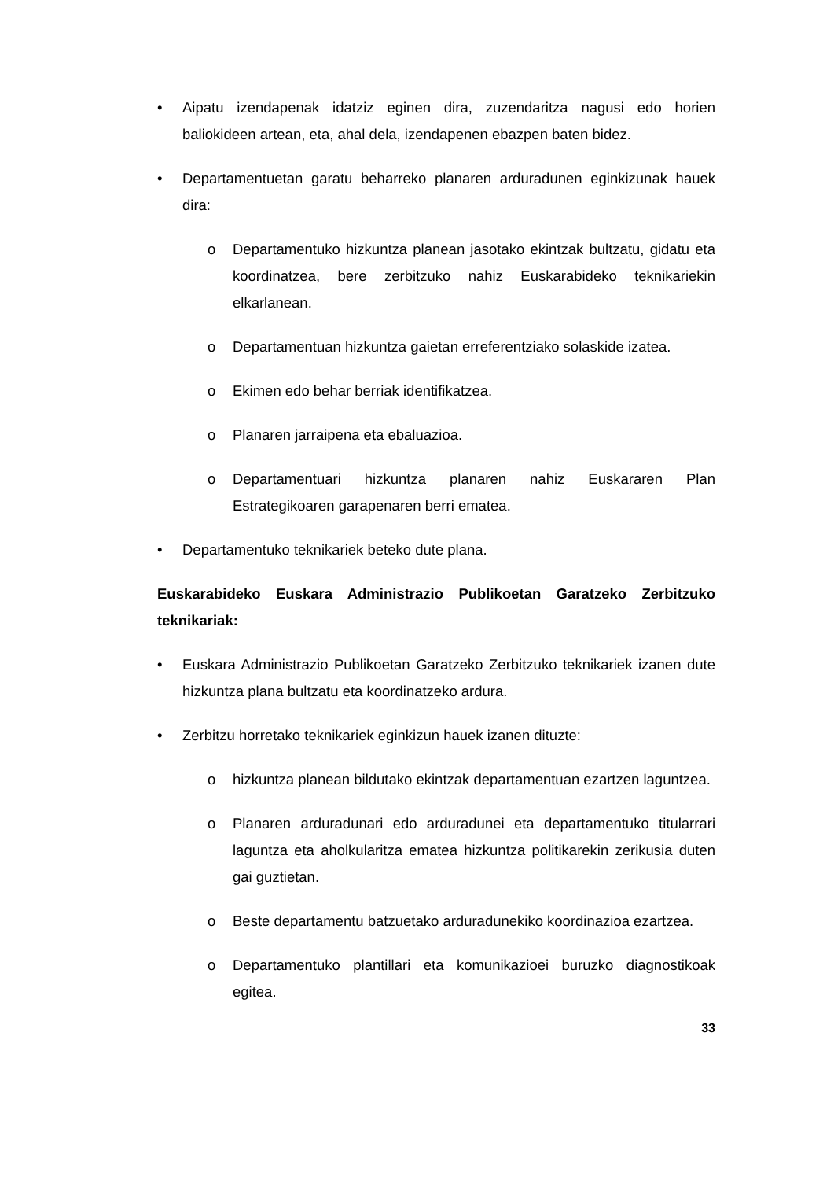• Aipatu izendapenak idatziz eginen dira, zuzendaritza nagusi edo horien baliokideen artean, eta, ahal dela, izendapenen ebazpen baten bidez.
• Departamentuetan garatu beharreko planaren arduradunen eginkizunak hauek dira:
o Departamentuko hizkuntza planean jasotako ekintzak bultzatu, gidatu eta koordinatzea, bere zerbitzuko nahiz Euskarabideko teknikariekin elkarlanean.
o Departamentuan hizkuntza gaietan erreferentziako solaskide izatea.
o Ekimen edo behar berriak identifikatzea.
o Planaren jarraipena eta ebaluazioa.
o Departamentuari hizkuntza planaren nahiz Euskararen Plan Estrategikoaren garapenaren berri ematea.
• Departamentuko teknikariek beteko dute plana.
Euskarabideko Euskara Administrazio Publikoetan Garatzeko Zerbitzuko teknikariak:
• Euskara Administrazio Publikoetan Garatzeko Zerbitzuko teknikariek izanen dute hizkuntza plana bultzatu eta koordinatzeko ardura.
• Zerbitzu horretako teknikariek eginkizun hauek izanen dituzte:
o hizkuntza planean bildutako ekintzak departamentuan ezartzen laguntzea.
o Planaren arduradunari edo arduradunei eta departamentuko titularrari laguntza eta aholkularitza ematea hizkuntza politikarekin zerikusia duten gai guztietan.
o Beste departamentu batzuetako arduradunekiko koordinazioa ezartzea.
o Departamentuko plantillari eta komunikazioei buruzko diagnostikoak egitea.
33